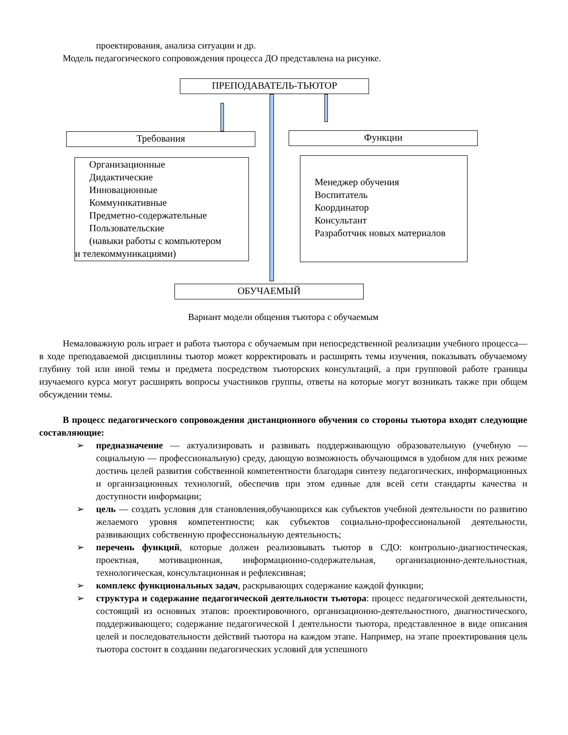проектирования, анализа ситуации и др.
Модель педагогического сопровождения процесса ДО представлена на рисунке.
ПРЕПОДАВАТЕЛЬ-ТЬЮТОР
Требования Функции
Организационные
Дидактические
Инновационные
Коммуникативные
Предметно-содержательные
Пользовательские
(навыки работы с компьютером
и телекоммуникациями)
Менеджер обучения
Воспитатель
Координатор
Консультант
Разработчик новых материалов
ОБУЧАЕМЫЙ
Вариант модели общения тъютора с обучаемым
Немаловажную роль играет и работа тьютора с обучаемым при непосредственной реализации учебного процесса— в ходе преподаваемой дисциплины тьютор может корректировать и расширять темы изучения, показывать обучаемому глубину той или иной темы и предмета посредством тьюторских консультаций, а при групповой работе границы изучаемого курса могут расширять вопросы участников группы, ответы на которые могут возникать также при общем обсуждении темы.
В процесс педагогического сопровождения дистанционного обучения со стороны тьютора входят следующие составляющие:
➢ предназначение — актуализировать и развивать поддерживающую образовательную (учебную — социальную — профессиональную) среду, дающую возможность обучающимся в удобном для них режиме достичь целей развития собственной компетентности благодаря синтезу педагогических, информационных и организационных технологий, обеспечив при этом единые для всей сети стандарты качества и доступности информации;
➢ цель — создать условия для становления,обучающихся как субъектов учебной деятельности по развитию желаемого уровня компетентности; как субъектов социально-профессиональной деятельности, развивающих собственную профессиональную деятельность;
➢ перечень функций, которые должен реализовывать тьютор в СДО: контрольно-диагностическая, проектная, мотивационная, информационно-содержательная, организационно-деятельностная, технологическая, консультационная и рефлексивная;
➢ комплекс функциональных задач, раскрывающих содержание каждой функции;
➢ структура и содержание педагогической деятельности тьютора: процесс педагогической деятельности, состоящий из основных этапов: проектировочного, организационно-деятельностного, диагностического, поддерживающего; содержание педагогической I деятельности тьютора, представленное в виде описания целей и последовательности действий тьютора на каждом этапе. Например, на этапе проектирования цель тьютора состоит в создании педагогических условий для успешного